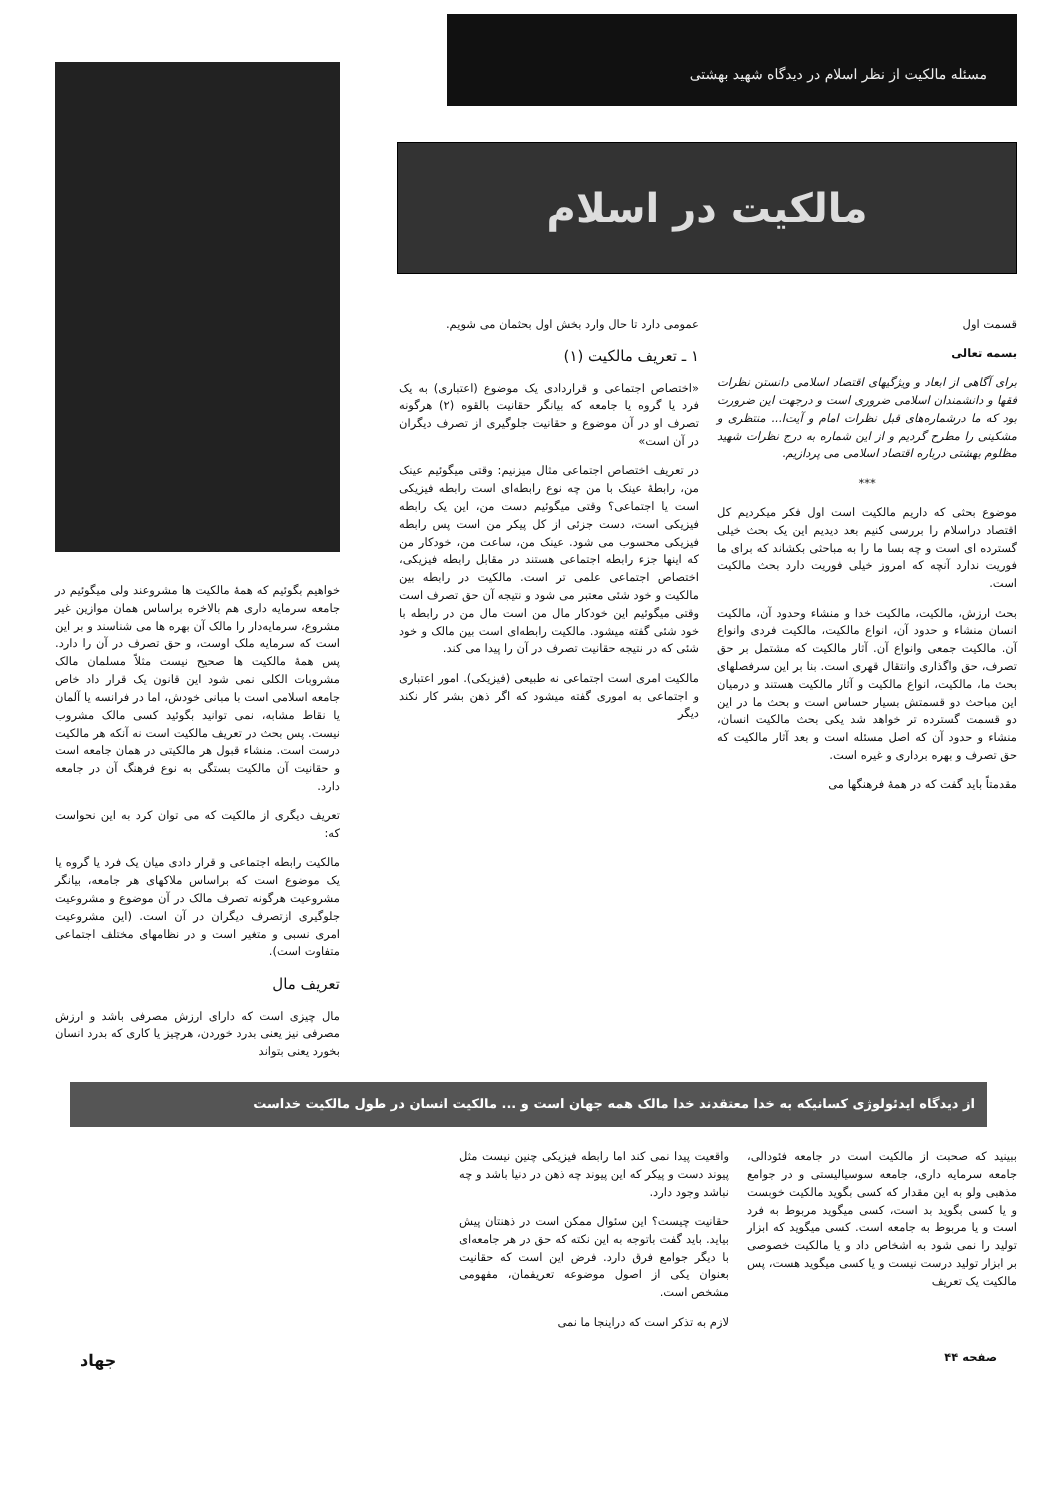مسئله مالکیت از نظر اسلام در دیدگاه شهید بهشتی
مالکیت در اسلام
قسمت اول
بسمه تعالی
برای آگاهی از ابعاد و ویژگیهای اقتصاد اسلامی دانستن نظرات فقها و دانشمندان اسلامی ضروری است و درجهت این ضرورت بود که ما درشماره‌های قبل نظرات امام و آیت‌ا... منتظری و مشکینی را مطرح گردیم و از این شماره به درج نظرات شهید مظلوم بهشتی درباره اقتصاد اسلامی می پردازیم.
***
موضوع بحثی که داریم مالکیت است اول فکر میکردیم کل اقتصاد دراسلام را بررسی کنیم بعد دیدیم این یک بحث خیلی گسترده ای است و چه بسا ما را به مباحثی بکشاند که برای ما فوریت ندارد آنچه که امروز خیلی فوریت دارد بحث مالکیت است.
بحث ارزش، مالکیت، مالکیت خدا و منشاء وحدود آن، مالکیت انسان منشاء و حدود آن، انواع مالکیت، مالکیت فردی وانواع آن. مالکیت جمعی وانواع آن. آثار مالکیت که مشتمل بر حق تصرف، حق واگذاری وانتقال قهری است. بنا بر این سرفصلهای بحث ما، مالکیت، انواع مالکیت و آثار مالکیت هستند و درمیان این مباحث دو قسمتش بسیار حساس است و بحث ما در این دو قسمت گسترده تر خواهد شد یکی بحث مالکیت انسان، منشاء و حدود آن که اصل مسئله است و بعد آثار مالکیت که حق تصرف و بهره برداری و غیره است.
مقدمتاً باید گفت که در همهٔ فرهنگها می
عمومی دارد تا حال وارد بخش اول بحثمان می شویم.
۱ ـ تعریف مالکیت (۱)
«اختصاص اجتماعی و قراردادی یک موضوع (اعتباری) به یک فرد یا گروه یا جامعه که بیانگر حقانیت بالقوه (۲) هرگونه تصرف او در آن موضوع و حقانیت جلوگیری از تصرف دیگران در آن است»
در تعریف اختصاص اجتماعی مثال میزنیم: وقتی میگوئیم عینک من، رابطهٔ عینک با من چه نوع رابطه‌ای است رابطه فیزیکی است یا اجتماعی؟ وقتی میگوئیم دست من، این یک رابطه فیزیکی است، دست جزئی از کل پیکر من است پس رابطه فیزیکی محسوب می شود. عینک من، ساعت من، خودکار من که اینها جزء رابطه اجتماعی هستند در مقابل رابطه فیزیکی، اختصاص اجتماعی علمی تر است. مالکیت در رابطه بین مالکیت و خود شئی معتبر می شود و نتیجه آن حق تصرف است وقتی میگوئیم این خودکار مال من است مال من در رابطه با خود شئی گفته میشود. مالکیت رابطه‌ای است بین مالک و خود شئی که در نتیجه حقانیت تصرف در آن را پیدا می کند.
مالکیت امری است اجتماعی نه طبیعی (فیزیکی). امور اعتباری و اجتماعی به اموری گفته میشود که اگر ذهن بشر کار نکند دیگر
خواهیم بگوئیم که همهٔ مالکیت ها مشروعند ولی میگوئیم در جامعه سرمایه داری هم بالاخره براساس همان موازین غیر مشروع، سرمایه‌دار را مالک آن بهره ها می شناسند و بر این است که سرمایه ملک اوست، و حق تصرف در آن را دارد. پس همهٔ مالکیت ها صحیح نیست مثلاً مسلمان مالک مشروبات الکلی نمی شود این قانون یک قرار داد خاص جامعه اسلامی است با مبانی خودش، اما در فرانسه یا آلمان یا نقاط مشابه، نمی توانید بگوئید کسی مالک مشروب نیست. پس بحث در تعریف مالکیت است نه آنکه هر مالکیت درست است. منشاء قبول هر مالکیتی در همان جامعه است و حقانیت آن مالکیت بستگی به نوع فرهنگ آن در جامعه دارد.
تعریف دیگری از مالکیت که می توان کرد به این نحواست که:
مالکیت رابطه اجتماعی و قرار دادی میان یک فرد یا گروه یا یک موضوع است که براساس ملاکهای هر جامعه، بیانگر مشروعیت هرگونه تصرف مالک در آن موضوع و مشروعیت جلوگیری ازتصرف دیگران در آن است. (این مشروعیت امری نسبی و متغیر است و در نظامهای مختلف اجتماعی متفاوت است).
تعریف مال
مال چیزی است که دارای ارزش مصرفی باشد و ارزش مصرفی نیز یعنی بدرد خوردن، هرچیز یا کاری که بدرد انسان بخورد یعنی بتواند
از دیدگاه ایدئولوژی کسانیکه به خدا معتقدند خدا مالک همه جهان است و ... مالکیت انسان در طول مالکیت خداست
ببینید که صحبت از مالکیت است در جامعه فئودالی، جامعه سرمایه داری، جامعه سوسیالیستی و در جوامع مذهبی ولو به این مقدار که کسی بگوید مالکیت خوبست و یا کسی بگوید بد است، کسی میگوید مربوط به فرد است و یا مربوط به جامعه است. کسی میگوید که ابزار تولید را نمی شود به اشخاص داد و یا مالکیت خصوصی بر ابزار تولید درست نیست و یا کسی میگوید هست، پس مالکیت یک تعریف
واقعیت پیدا نمی کند اما رابطه فیزیکی چنین نیست مثل پیوند دست و پیکر که این پیوند چه ذهن در دنیا باشد و چه نباشد وجود دارد.
حقانیت چیست؟ این سئوال ممکن است در ذهنتان پیش بیاید. باید گفت باتوجه به این نکته که حق در هر جامعه‌ای با دیگر جوامع فرق دارد. فرض این است که حقانیت بعنوان یکی از اصول موضوعه تعریفمان، مفهومی مشخص است.
لازم به تذکر است که دراینجا ما نمی
صفحه ۴۴ جهاد